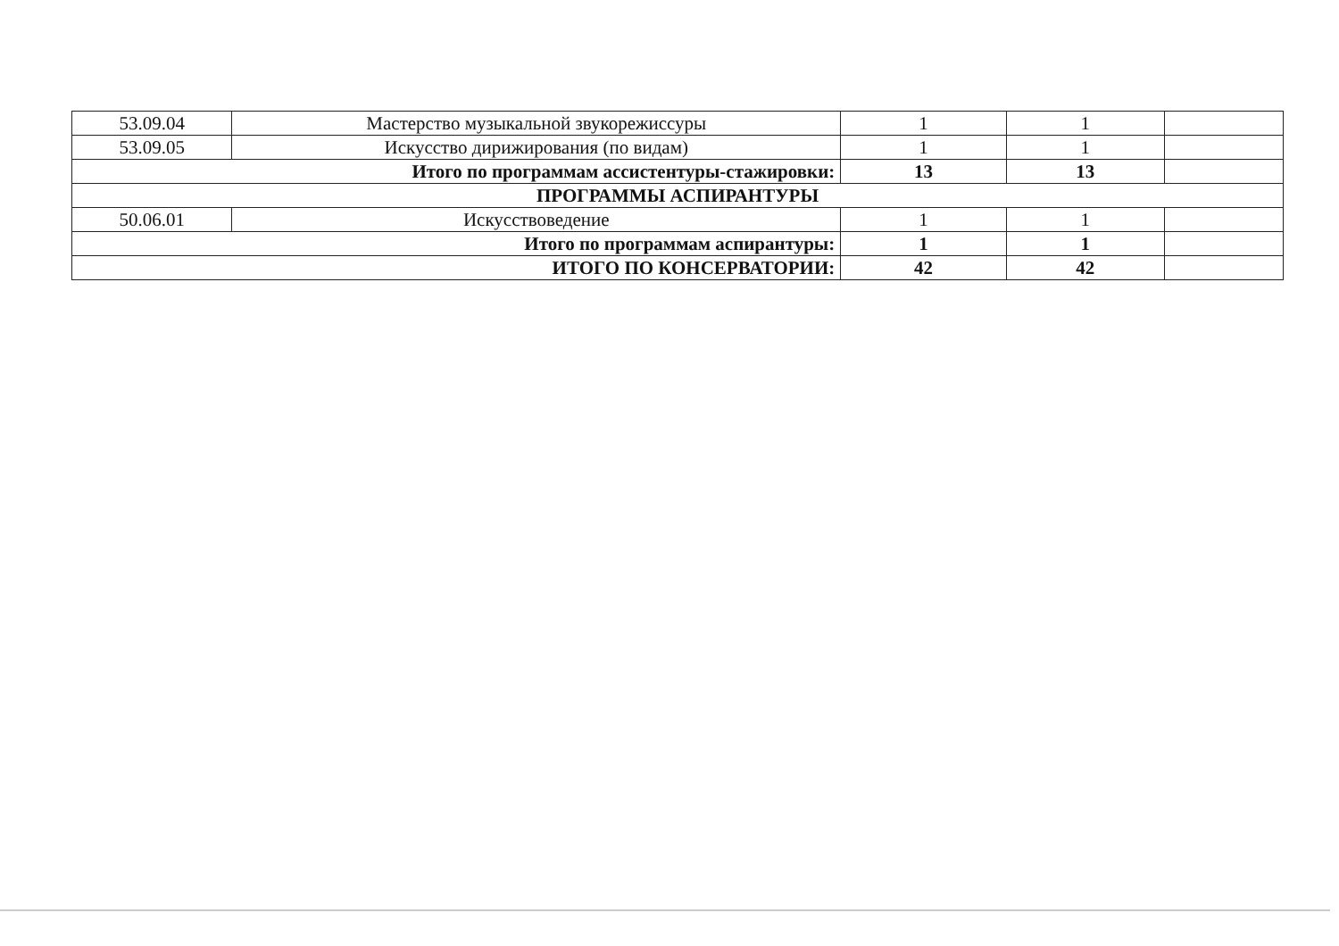| 53.09.04 | Мастерство музыкальной звукорежиссуры | 1 | 1 | |
| 53.09.05 | Искусство дирижирования (по видам) | 1 | 1 | |
| Итого по программам ассистентуры-стажировки: | | 13 | 13 | |
| ПРОГРАММЫ АСПИРАНТУРЫ | | | | |
| 50.06.01 | Искусствоведение | 1 | 1 | |
| Итого по программам аспирантуры: | | 1 | 1 | |
| ИТОГО ПО КОНСЕРВАТОРИИ: | | 42 | 42 | |